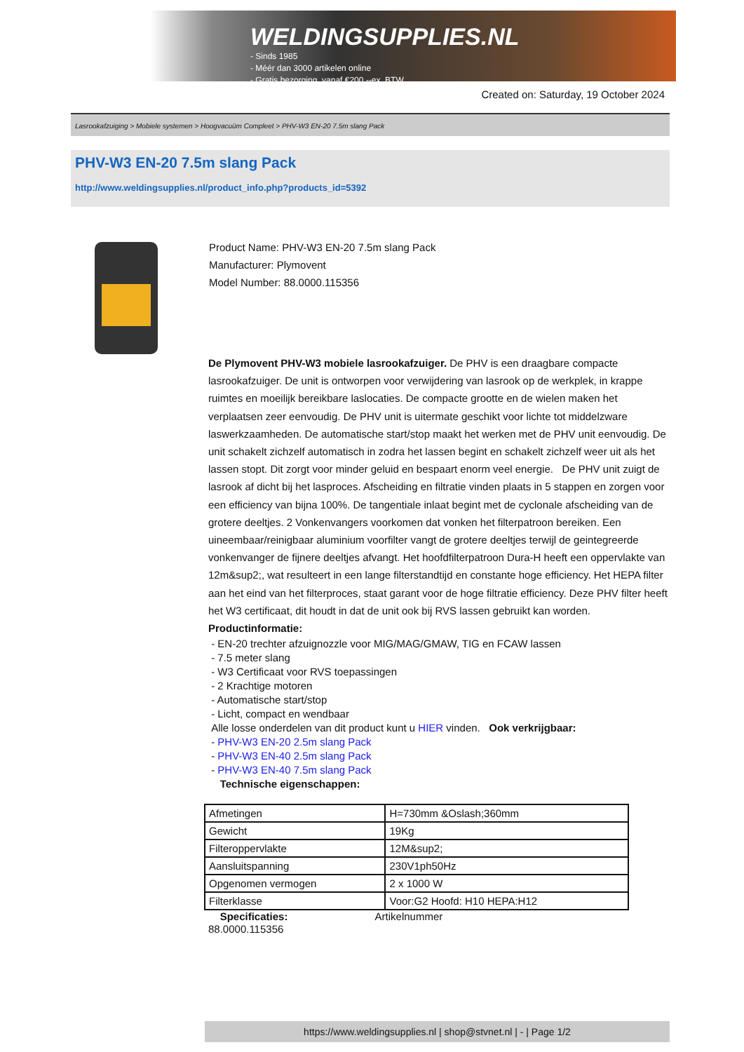WELDINGSUPPLIES.NL
- Sinds 1985
- Méér dan 3000 artikelen online
- Gratis bezorging, vanaf €200,--ex. BTW
Created on: Saturday, 19 October 2024
Lasrookafzuiging > Mobiele systemen > Hoogvacuüm Compleet > PHV-W3 EN-20 7.5m slang Pack
PHV-W3 EN-20 7.5m slang Pack
http://www.weldingsupplies.nl/product_info.php?products_id=5392
Product Name: PHV-W3 EN-20 7.5m slang Pack
Manufacturer: Plymovent
Model Number: 88.0000.115356
De Plymovent PHV-W3 mobiele lasrookafzuiger. De PHV is een draagbare compacte lasrookafzuiger. De unit is ontworpen voor verwijdering van lasrook op de werkplek, in krappe ruimtes en moeilijk bereikbare laslocaties. De compacte grootte en de wielen maken het verplaatsen zeer eenvoudig. De PHV unit is uitermate geschikt voor lichte tot middelzware laswerkzaamheden. De automatische start/stop maakt het werken met de PHV unit eenvoudig. De unit schakelt zichzelf automatisch in zodra het lassen begint en schakelt zichzelf weer uit als het lassen stopt. Dit zorgt voor minder geluid en bespaart enorm veel energie. De PHV unit zuigt de lasrook af dicht bij het lasproces. Afscheiding en filtratie vinden plaats in 5 stappen en zorgen voor een efficiency van bijna 100%. De tangentiale inlaat begint met de cyclonale afscheiding van de grotere deeltjes. 2 Vonkenvangers voorkomen dat vonken het filterpatroon bereiken. Een uineembaar/reinigbaar aluminium voorfilter vangt de grotere deeltjes terwijl de geintegreerde vonkenvanger de fijnere deeltjes afvangt. Het hoofdfilterpatroon Dura-H heeft een oppervlakte van 12m&sup2;, wat resulteert in een lange filterstandtijd en constante hoge efficiency. Het HEPA filter aan het eind van het filterproces, staat garant voor de hoge filtratie efficiency. Deze PHV filter heeft het W3 certificaat, dit houdt in dat de unit ook bij RVS lassen gebruikt kan worden.
Productinformatie:
- EN-20 trechter afzuignozzle voor MIG/MAG/GMAW, TIG en FCAW lassen
- 7.5 meter slang
- W3 Certificaat voor RVS toepassingen
- 2 Krachtige motoren
- Automatische start/stop
- Licht, compact en wendbaar
Alle losse onderdelen van dit product kunt u HIER vinden. Ook verkrijgbaar:
- PHV-W3 EN-20 2.5m slang Pack
- PHV-W3 EN-40 2.5m slang Pack
- PHV-W3 EN-40 7.5m slang Pack
Technische eigenschappen:
| Afmetingen | H=730mm &Oslash;360mm |
| Gewicht | 19Kg |
| Filteroppervlakte | 12M&sup2; |
| Aansluitspanning | 230V1ph50Hz |
| Opgenomen vermogen | 2 x 1000 W |
| Filterklasse | Voor:G2 Hoofd: H10 HEPA:H12 |
Specificaties: Artikelnummer
88.0000.115356
https://www.weldingsupplies.nl | shop@stvnet.nl | - | Page 1/2